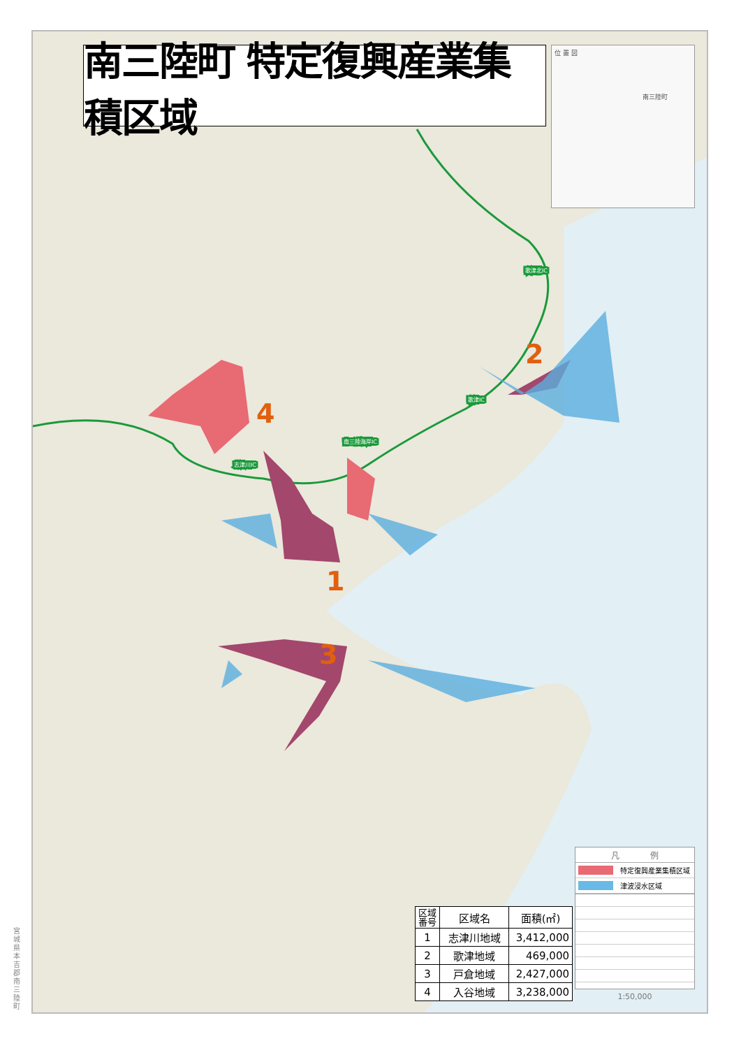宮城県本吉郡南三陸町
1
2
3
4
歌津北IC
歌津IC
南三陸海岸IC
志津川IC
南三陸町 特定復興産業集積区域
位 置 図
　　　　　　　　　　　　　　南三陸町
| 区域 番号 | 区域名 | 面積(㎡) |
| --- | --- | --- |
| 1 | 志津川地域 | 3,412,000 |
| 2 | 歌津地域 | 469,000 |
| 3 | 戸倉地域 | 2,427,000 |
| 4 | 入谷地域 | 3,238,000 |
凡 例
特定復興産業集積区域
津波浸水区域
1:50,000